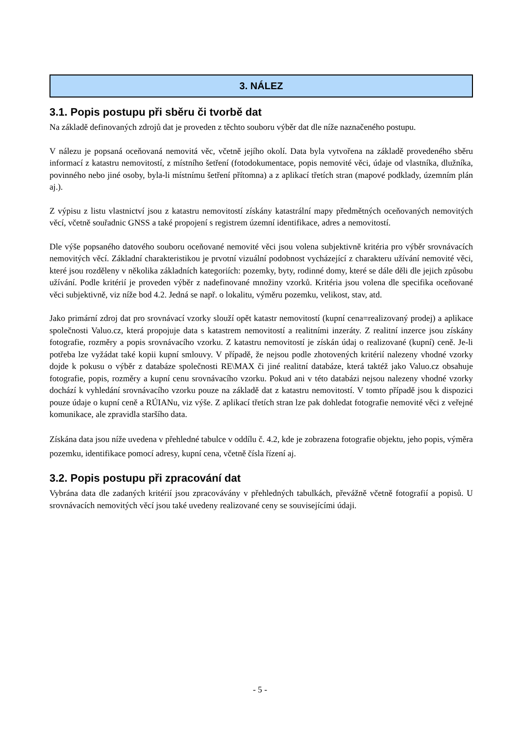3. NÁLEZ
3.1. Popis postupu při sběru či tvorbě dat
Na základě definovaných zdrojů dat je proveden z těchto souboru výběr dat dle níže naznačeného postupu.
V nálezu je popsaná oceňovaná nemovitá věc, včetně jejího okolí. Data byla vytvořena na základě provedeného sběru informací z katastru nemovitostí, z místního šetření (fotodokumentace, popis nemovité věci, údaje od vlastníka, dlužníka, povinného nebo jiné osoby, byla-li místnímu šetření přítomna) a z aplikací třetích stran (mapové podklady, územním plán aj.).
Z výpisu z listu vlastnictví jsou z katastru nemovitostí získány katastrální mapy předmětných oceňovaných nemovitých věcí, včetně souřadnic GNSS a také propojení s registrem územní identifikace, adres a nemovitostí.
Dle výše popsaného datového souboru oceňované nemovité věci jsou volena subjektivně kritéria pro výběr srovnávacích nemovitých věcí. Základní charakteristikou je prvotní vizuální podobnost vycházející z charakteru užívání nemovité věci, které jsou rozděleny v několika základních kategoriích: pozemky, byty, rodinné domy, které se dále děli dle jejich způsobu užívání. Podle kritérií je proveden výběr z nadefinované množiny vzorků. Kritéria jsou volena dle specifika oceňované věci subjektivně, viz níže bod 4.2. Jedná se např. o lokalitu, výměru pozemku, velikost, stav, atd.
Jako primární zdroj dat pro srovnávací vzorky slouží opět katastr nemovitostí (kupní cena=realizovaný prodej) a aplikace společnosti Valuo.cz, která propojuje data s katastrem nemovitostí a realitními inzeráty. Z realitní inzerce jsou získány fotografie, rozměry a popis srovnávacího vzorku. Z katastru nemovitostí je získán údaj o realizované (kupní) ceně. Je-li potřeba lze vyžádat také kopii kupní smlouvy. V případě, že nejsou podle zhotovených kritérií nalezeny vhodné vzorky dojde k pokusu o výběr z databáze společnosti RE\MAX či jiné realitní databáze, která taktéž jako Valuo.cz obsahuje fotografie, popis, rozměry a kupní cenu srovnávacího vzorku. Pokud ani v této databázi nejsou nalezeny vhodné vzorky dochází k vyhledání srovnávacího vzorku pouze na základě dat z katastru nemovitostí. V tomto případě jsou k dispozici pouze údaje o kupní ceně a RÚIANu, viz výše. Z aplikací třetích stran lze pak dohledat fotografie nemovité věci z veřejné komunikace, ale zpravidla staršího data.
Získána data jsou níže uvedena v přehledné tabulce v oddílu č. 4.2, kde je zobrazena fotografie objektu, jeho popis, výměra pozemku, identifikace pomocí adresy, kupní cena, včetně čísla řízení aj.
3.2. Popis postupu při zpracování dat
Vybrána data dle zadaných kritérií jsou zpracovávány v přehledných tabulkách, převážně včetně fotografií a popisů. U srovnávacích nemovitých věcí jsou také uvedeny realizované ceny se souvisejícími údaji.
- 5 -